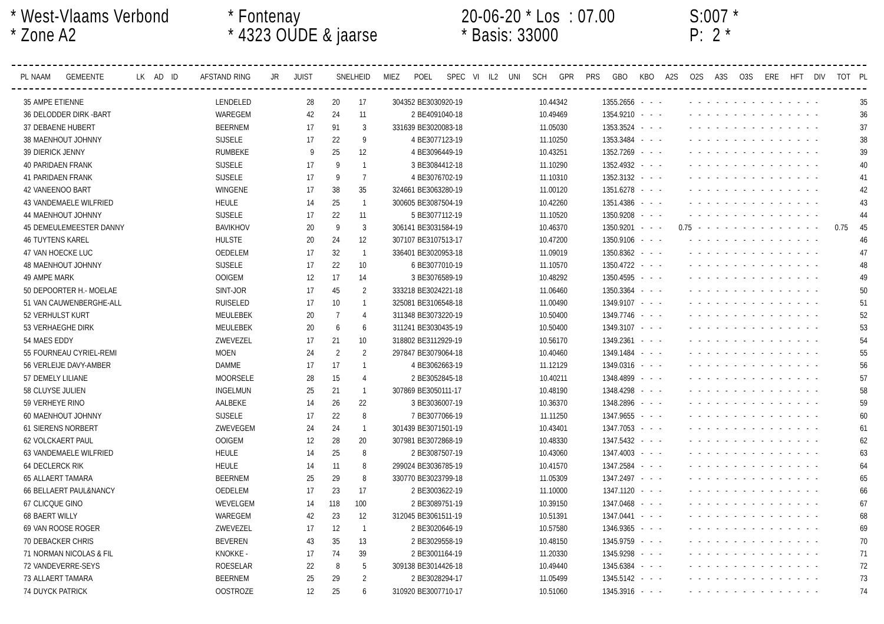* West-Vlaams Verbond
* Zone A2
* Fontenay
* 4323 OUDE & jaarse
20-06-20 * Los : 07.00
* Basis: 33000
S:007 *
P: 2 *
| PL | NAAM | GEMEENTE | LK | AD | ID | AFSTAND | RING | JR | JUIST | SNELHEID | MIEZ | POEL | SPEC | VI | IL2 | UNI | SCH | GPR | PRS | GBO | KBO | A2S | O2S | A3S | O3S | ERE | HFT | DIV | TOT | PL |
| --- | --- | --- | --- | --- | --- | --- | --- | --- | --- | --- | --- | --- | --- | --- | --- | --- | --- | --- | --- | --- | --- | --- | --- | --- | --- | --- | --- | --- | --- | --- |
| 35 | AMPE ETIENNE | LENDELED | 28 | 20 | 17 | 304352 | BE3030920-19 | 10.44342 | 1355.2656 | - | - | - | - | - | - | - | - | - | - | - | - | - | - | - | - | - | - | | 35 |
| 36 | DELODDER DIRK -BART | WAREGEM | 42 | 24 | 11 | 2 | BE4091040-18 | 10.49469 | 1354.9210 | - | - | - | - | - | - | - | - | - | - | - | - | - | - | - | - | - | - | | 36 |
| 37 | DEBAENE HUBERT | BEERNEM | 17 | 91 | 3 | 331639 | BE3020083-18 | 11.05030 | 1353.3524 | - | - | - | - | - | - | - | - | - | - | - | - | - | - | - | - | - | - | | 37 |
| 38 | MAENHOUT JOHNNY | SIJSELE | 17 | 22 | 9 | 4 | BE3077123-19 | 11.10250 | 1353.3484 | - | - | - | - | - | - | - | - | - | - | - | - | - | - | - | - | - | - | | 38 |
| 39 | DIERICK JENNY | RUMBEKE | 9 | 25 | 12 | 4 | BE3096449-19 | 10.43251 | 1352.7269 | - | - | - | - | - | - | - | - | - | - | - | - | - | - | - | - | - | - | | 39 |
| 40 | PARIDAEN FRANK | SIJSELE | 17 | 9 | 1 | 3 | BE3084412-18 | 11.10290 | 1352.4932 | - | - | - | - | - | - | - | - | - | - | - | - | - | - | - | - | - | - | | 40 |
| 41 | PARIDAEN FRANK | SIJSELE | 17 | 9 | 7 | 4 | BE3076702-19 | 11.10310 | 1352.3132 | - | - | - | - | - | - | - | - | - | - | - | - | - | - | - | - | - | - | | 41 |
| 42 | VANEENOO BART | WINGENE | 17 | 38 | 35 | 324661 | BE3063280-19 | 11.00120 | 1351.6278 | - | - | - | - | - | - | - | - | - | - | - | - | - | - | - | - | - | - | | 42 |
| 43 | VANDEMAELE WILFRIED | HEULE | 14 | 25 | 1 | 300605 | BE3087504-19 | 10.42260 | 1351.4386 | - | - | - | - | - | - | - | - | - | - | - | - | - | - | - | - | - | - | | 43 |
| 44 | MAENHOUT JOHNNY | SIJSELE | 17 | 22 | 11 | 5 | BE3077112-19 | 11.10520 | 1350.9208 | - | - | - | - | - | - | - | - | - | - | - | - | - | - | - | - | - | - | | 44 |
| 45 | DEMEULEMEESTER DANNY | BAVIKHOV | 20 | 9 | 3 | 306141 | BE3031584-19 | 10.46370 | 1350.9201 | - | - | - | 0.75 | - | - | - | - | - | - | - | - | - | - | - | - | - | - | 0.75 | 45 |
| 46 | TUYTENS KAREL | HULSTE | 20 | 24 | 12 | 307107 | BE3107513-17 | 10.47200 | 1350.9106 | - | - | - | - | - | - | - | - | - | - | - | - | - | - | - | - | - | - | | 46 |
| 47 | VAN HOECKE LUC | OEDELEM | 17 | 32 | 1 | 336401 | BE3020953-18 | 11.09019 | 1350.8362 | - | - | - | - | - | - | - | - | - | - | - | - | - | - | - | - | - | - | | 47 |
| 48 | MAENHOUT JOHNNY | SIJSELE | 17 | 22 | 10 | 6 | BE3077010-19 | 11.10570 | 1350.4722 | - | - | - | - | - | - | - | - | - | - | - | - | - | - | - | - | - | - | | 48 |
| 49 | AMPE MARK | OOIGEM | 12 | 17 | 14 | 3 | BE3076589-19 | 10.48292 | 1350.4595 | - | - | - | - | - | - | - | - | - | - | - | - | - | - | - | - | - | - | | 49 |
| 50 | DEPOORTER H.- MOELAE | SINT-JOR | 17 | 45 | 2 | 333218 | BE3024221-18 | 11.06460 | 1350.3364 | - | - | - | - | - | - | - | - | - | - | - | - | - | - | - | - | - | - | | 50 |
| 51 | VAN CAUWENBERGHE-ALL | RUISELED | 17 | 10 | 1 | 325081 | BE3106548-18 | 11.00490 | 1349.9107 | - | - | - | - | - | - | - | - | - | - | - | - | - | - | - | - | - | - | | 51 |
| 52 | VERHULST KURT | MEULEBEK | 20 | 7 | 4 | 311348 | BE3073220-19 | 10.50400 | 1349.7746 | - | - | - | - | - | - | - | - | - | - | - | - | - | - | - | - | - | - | | 52 |
| 53 | VERHAEGHE DIRK | MEULEBEK | 20 | 6 | 6 | 311241 | BE3030435-19 | 10.50400 | 1349.3107 | - | - | - | - | - | - | - | - | - | - | - | - | - | - | - | - | - | - | | 53 |
| 54 | MAES EDDY | ZWEVEZEL | 17 | 21 | 10 | 318802 | BE3112929-19 | 10.56170 | 1349.2361 | - | - | - | - | - | - | - | - | - | - | - | - | - | - | - | - | - | - | | 54 |
| 55 | FOURNEAU CYRIEL-REMI | MOEN | 24 | 2 | 2 | 297847 | BE3079064-18 | 10.40460 | 1349.1484 | - | - | - | - | - | - | - | - | - | - | - | - | - | - | - | - | - | - | | 55 |
| 56 | VERLEIJE DAVY-AMBER | DAMME | 17 | 17 | 1 | 4 | BE3062663-19 | 11.12129 | 1349.0316 | - | - | - | - | - | - | - | - | - | - | - | - | - | - | - | - | - | - | | 56 |
| 57 | DEMELY LILIANE | MOORSELE | 28 | 15 | 4 | 2 | BE3052845-18 | 10.40211 | 1348.4899 | - | - | - | - | - | - | - | - | - | - | - | - | - | - | - | - | - | - | | 57 |
| 58 | CLUYSE JULIEN | INGELMUN | 25 | 21 | 1 | 307869 | BE3050111-17 | 10.48190 | 1348.4298 | - | - | - | - | - | - | - | - | - | - | - | - | - | - | - | - | - | - | | 58 |
| 59 | VERHEYE RINO | AALBEKE | 14 | 26 | 22 | 3 | BE3036007-19 | 10.36370 | 1348.2896 | - | - | - | - | - | - | - | - | - | - | - | - | - | - | - | - | - | - | | 59 |
| 60 | MAENHOUT JOHNNY | SIJSELE | 17 | 22 | 8 | 7 | BE3077066-19 | 11.11250 | 1347.9655 | - | - | - | - | - | - | - | - | - | - | - | - | - | - | - | - | - | - | | 60 |
| 61 | SIERENS NORBERT | ZWEVEGEM | 24 | 24 | 1 | 301439 | BE3071501-19 | 10.43401 | 1347.7053 | - | - | - | - | - | - | - | - | - | - | - | - | - | - | - | - | - | - | | 61 |
| 62 | VOLCKAERT PAUL | OOIGEM | 12 | 28 | 20 | 307981 | BE3072868-19 | 10.48330 | 1347.5432 | - | - | - | - | - | - | - | - | - | - | - | - | - | - | - | - | - | - | | 62 |
| 63 | VANDEMAELE WILFRIED | HEULE | 14 | 25 | 8 | 2 | BE3087507-19 | 10.43060 | 1347.4003 | - | - | - | - | - | - | - | - | - | - | - | - | - | - | - | - | - | - | | 63 |
| 64 | DECLERCK RIK | HEULE | 14 | 11 | 8 | 299024 | BE3036785-19 | 10.41570 | 1347.2584 | - | - | - | - | - | - | - | - | - | - | - | - | - | - | - | - | - | - | | 64 |
| 65 | ALLAERT TAMARA | BEERNEM | 25 | 29 | 8 | 330770 | BE3023799-18 | 11.05309 | 1347.2497 | - | - | - | - | - | - | - | - | - | - | - | - | - | - | - | - | - | - | | 65 |
| 66 | BELLAERT PAUL&NANCY | OEDELEM | 17 | 23 | 17 | 2 | BE3003622-19 | 11.10000 | 1347.1120 | - | - | - | - | - | - | - | - | - | - | - | - | - | - | - | - | - | - | | 66 |
| 67 | CLICQUE GINO | WEVELGEM | 14 | 118 | 100 | 2 | BE3089751-19 | 10.39150 | 1347.0468 | - | - | - | - | - | - | - | - | - | - | - | - | - | - | - | - | - | - | | 67 |
| 68 | BAERT WILLY | WAREGEM | 42 | 23 | 12 | 312045 | BE3061511-19 | 10.51391 | 1347.0441 | - | - | - | - | - | - | - | - | - | - | - | - | - | - | - | - | - | - | | 68 |
| 69 | VAN ROOSE ROGER | ZWEVEZEL | 17 | 12 | 1 | 2 | BE3020646-19 | 10.57580 | 1346.9365 | - | - | - | - | - | - | - | - | - | - | - | - | - | - | - | - | - | - | | 69 |
| 70 | DEBACKER CHRIS | BEVEREN | 43 | 35 | 13 | 2 | BE3029558-19 | 10.48150 | 1345.9759 | - | - | - | - | - | - | - | - | - | - | - | - | - | - | - | - | - | - | | 70 |
| 71 | NORMAN NICOLAS & FIL | KNOKKE - | 17 | 74 | 39 | 2 | BE3001164-19 | 11.20330 | 1345.9298 | - | - | - | - | - | - | - | - | - | - | - | - | - | - | - | - | - | - | | 71 |
| 72 | VANDEVERRE-SEYS | ROESELAR | 22 | 8 | 5 | 309138 | BE3014426-18 | 10.49440 | 1345.6384 | - | - | - | - | - | - | - | - | - | - | - | - | - | - | - | - | - | - | | 72 |
| 73 | ALLAERT TAMARA | BEERNEM | 25 | 29 | 2 | 2 | BE3028294-17 | 11.05499 | 1345.5142 | - | - | - | - | - | - | - | - | - | - | - | - | - | - | - | - | - | - | | 73 |
| 74 | DUYCK PATRICK | OOSTROZE | 12 | 25 | 6 | 310920 | BE3007710-17 | 10.51060 | 1345.3916 | - | - | - | - | - | - | - | - | - | - | - | - | - | - | - | - | - | - | | 74 |